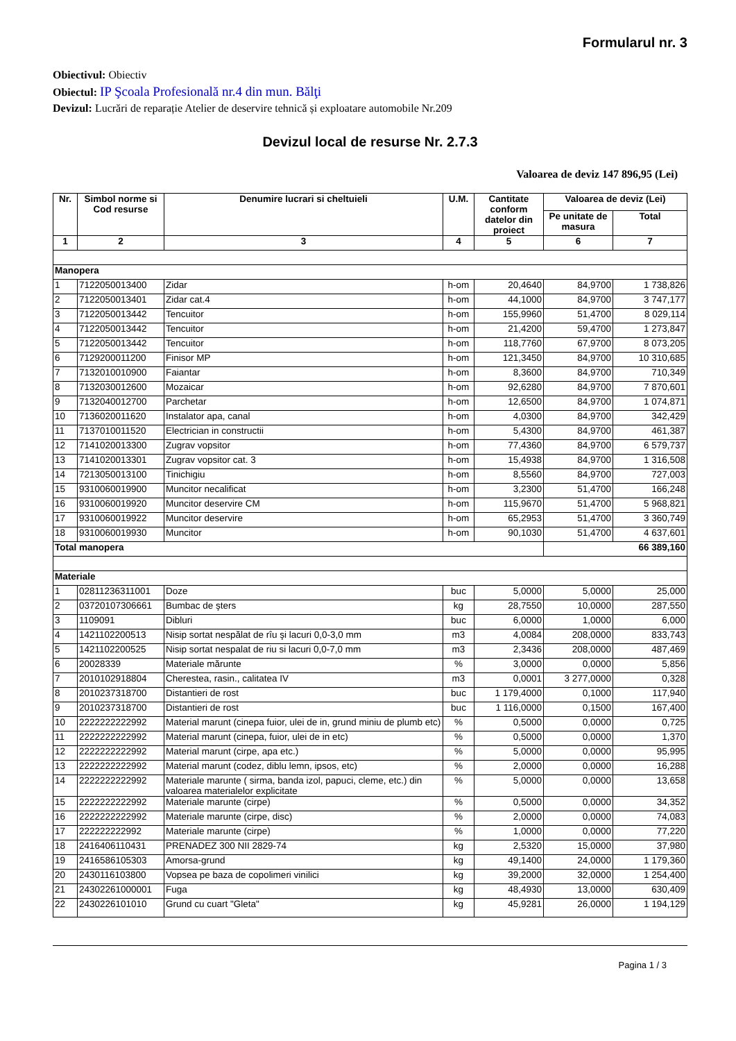Formularul nr. 3
Obiectivul: Obiectiv
Obiectul: IP Şcoala Profesională nr.4 din mun. Bălţi
Devizul: Lucrări de reparație Atelier de deservire tehnică și exploatare automobile Nr.209
Devizul local de resurse Nr. 2.7.3
Valoarea de deviz 147 896,95 (Lei)
| Nr. | Simbol norme si Cod resurse | Denumire lucrari si cheltuieli | U.M. | Cantitate conform datelor din proiect | Valoarea de deviz (Lei) | |
| --- | --- | --- | --- | --- | --- | --- |
| | | | | | Pe unitate de masura | Total |
| 1 | 2 | 3 | 4 | 5 | 6 | 7 |
| Manopera | | | | | | |
| 1 | 7122050013400 | Zidar | h-om | 20,4640 | 84,9700 | 1 738,826 |
| 2 | 7122050013401 | Zidar cat.4 | h-om | 44,1000 | 84,9700 | 3 747,177 |
| 3 | 7122050013442 | Tencuitor | h-om | 155,9960 | 51,4700 | 8 029,114 |
| 4 | 7122050013442 | Tencuitor | h-om | 21,4200 | 59,4700 | 1 273,847 |
| 5 | 7122050013442 | Tencuitor | h-om | 118,7760 | 67,9700 | 8 073,205 |
| 6 | 7129200011200 | Finisor MP | h-om | 121,3450 | 84,9700 | 10 310,685 |
| 7 | 7132010010900 | Faiantar | h-om | 8,3600 | 84,9700 | 710,349 |
| 8 | 7132030012600 | Mozaicar | h-om | 92,6280 | 84,9700 | 7 870,601 |
| 9 | 7132040012700 | Parchetar | h-om | 12,6500 | 84,9700 | 1 074,871 |
| 10 | 7136020011620 | Instalator apa, canal | h-om | 4,0300 | 84,9700 | 342,429 |
| 11 | 7137010011520 | Electrician in constructii | h-om | 5,4300 | 84,9700 | 461,387 |
| 12 | 7141020013300 | Zugrav vopsitor | h-om | 77,4360 | 84,9700 | 6 579,737 |
| 13 | 7141020013301 | Zugrav vopsitor cat. 3 | h-om | 15,4938 | 84,9700 | 1 316,508 |
| 14 | 7213050013100 | Tinichigiu | h-om | 8,5560 | 84,9700 | 727,003 |
| 15 | 9310060019900 | Muncitor necalificat | h-om | 3,2300 | 51,4700 | 166,248 |
| 16 | 9310060019920 | Muncitor deservire CM | h-om | 115,9670 | 51,4700 | 5 968,821 |
| 17 | 9310060019922 | Muncitor deservire | h-om | 65,2953 | 51,4700 | 3 360,749 |
| 18 | 9310060019930 | Muncitor | h-om | 90,1030 | 51,4700 | 4 637,601 |
| Total manopera | | | | | 66 389,160 | |
| Materiale | | | | | | |
| 1 | 02811236311001 | Doze | buc | 5,0000 | 5,0000 | 25,000 |
| 2 | 03720107306661 | Bumbac de şters | kg | 28,7550 | 10,0000 | 287,550 |
| 3 | 1109091 | Dibluri | buc | 6,0000 | 1,0000 | 6,000 |
| 4 | 1421102200513 | Nisip sortat nespălat de rîu şi lacuri 0,0-3,0 mm | m3 | 4,0084 | 208,0000 | 833,743 |
| 5 | 1421102200525 | Nisip sortat nespalat de riu si lacuri 0,0-7,0 mm | m3 | 2,3436 | 208,0000 | 487,469 |
| 6 | 20028339 | Materiale mărunte | % | 3,0000 | 0,0000 | 5,856 |
| 7 | 2010102918804 | Cherestea, rasin., calitatea IV | m3 | 0,0001 | 3 277,0000 | 0,328 |
| 8 | 2010237318700 | Distantieri de rost | buc | 1 179,4000 | 0,1000 | 117,940 |
| 9 | 2010237318700 | Distantieri de rost | buc | 1 116,0000 | 0,1500 | 167,400 |
| 10 | 2222222222992 | Material marunt (cinepa fuior, ulei de in, grund miniu de plumb etc) | % | 0,5000 | 0,0000 | 0,725 |
| 11 | 2222222222992 | Material marunt (cinepa, fuior, ulei de in etc) | % | 0,5000 | 0,0000 | 1,370 |
| 12 | 2222222222992 | Material marunt (cirpe, apa etc.) | % | 5,0000 | 0,0000 | 95,995 |
| 13 | 2222222222992 | Material marunt (codez, diblu lemn, ipsos, etc) | % | 2,0000 | 0,0000 | 16,288 |
| 14 | 2222222222992 | Materiale marunte ( sirma, banda izol, papuci, cleme, etc.) din valoarea materialelor explicitate | % | 5,0000 | 0,0000 | 13,658 |
| 15 | 2222222222992 | Materiale marunte (cirpe) | % | 0,5000 | 0,0000 | 34,352 |
| 16 | 2222222222992 | Materiale marunte (cirpe, disc) | % | 2,0000 | 0,0000 | 74,083 |
| 17 | 222222222992 | Materiale marunte (cirpe) | % | 1,0000 | 0,0000 | 77,220 |
| 18 | 2416406110431 | PRENADEZ 300 NII 2829-74 | kg | 2,5320 | 15,0000 | 37,980 |
| 19 | 2416586105303 | Amorsa-grund | kg | 49,1400 | 24,0000 | 1 179,360 |
| 20 | 2430116103800 | Vopsea pe baza de copolimeri vinilici | kg | 39,2000 | 32,0000 | 1 254,400 |
| 21 | 24302261000001 | Fuga | kg | 48,4930 | 13,0000 | 630,409 |
| 22 | 2430226101010 | Grund cu cuart "Gleta" | kg | 45,9281 | 26,0000 | 1 194,129 |
Pagina 1 / 3